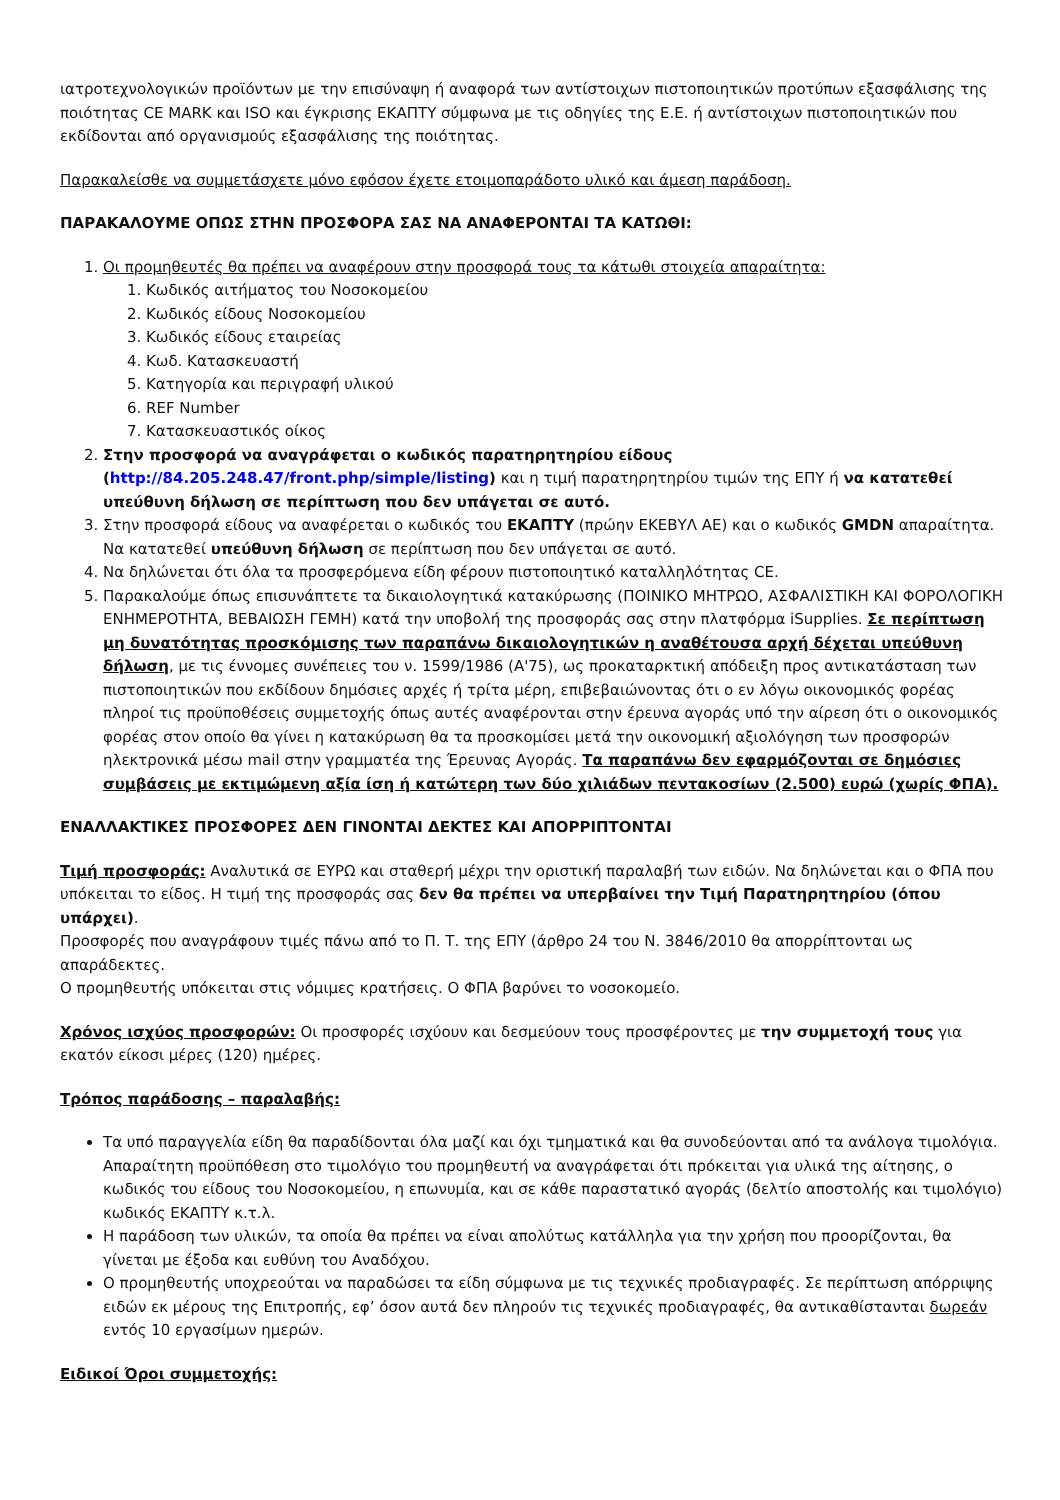ιατροτεχνολογικών προϊόντων με την επισύναψη ή αναφορά των αντίστοιχων πιστοποιητικών προτύπων εξασφάλισης της ποιότητας CE MARK και ISO και έγκρισης ΕΚΑΠΤΥ σύμφωνα με τις οδηγίες της Ε.Ε. ή αντίστοιχων πιστοποιητικών που εκδίδονται από οργανισμούς εξασφάλισης της ποιότητας.
Παρακαλείσθε να συμμετάσχετε μόνο εφόσον έχετε ετοιμοπαράδοτο υλικό και άμεση παράδοση.
ΠΑΡΑΚΑΛΟΥΜΕ ΟΠΩΣ ΣΤΗΝ ΠΡΟΣΦΟΡΑ ΣΑΣ ΝΑ ΑΝΑΦΕΡΟΝΤΑΙ ΤΑ ΚΑΤΩΘΙ:
1. Οι προμηθευτές θα πρέπει να αναφέρουν στην προσφορά τους τα κάτωθι στοιχεία απαραίτητα:
1. Κωδικός αιτήματος του Νοσοκομείου
2. Κωδικός είδους Νοσοκομείου
3. Κωδικός είδους εταιρείας
4. Κωδ. Κατασκευαστή
5. Κατηγορία και περιγραφή υλικού
6. REF Number
7. Κατασκευαστικός οίκος
2. Στην προσφορά να αναγράφεται ο κωδικός παρατηρητηρίου είδους (http://84.205.248.47/front.php/simple/listing) και η τιμή παρατηρητηρίου τιμών της ΕΠΥ ή να κατατεθεί υπεύθυνη δήλωση σε περίπτωση που δεν υπάγεται σε αυτό.
3. Στην προσφορά είδους να αναφέρεται ο κωδικός του ΕΚΑΠΤΥ (πρώην ΕΚΕΒΥΛ ΑΕ) και ο κωδικός GMDN απαραίτητα. Να κατατεθεί υπεύθυνη δήλωση σε περίπτωση που δεν υπάγεται σε αυτό.
4. Να δηλώνεται ότι όλα τα προσφερόμενα είδη φέρουν πιστοποιητικό καταλληλότητας CE.
5. Παρακαλούμε όπως επισυνάπτετε τα δικαιολογητικά κατακύρωσης (ΠΟΙΝΙΚΟ ΜΗΤΡΩΟ, ΑΣΦΑΛΙΣΤΙΚΗ ΚΑΙ ΦΟΡΟΛΟΓΙΚΗ ΕΝΗΜΕΡΟΤΗΤΑ, ΒΕΒΑΙΩΣΗ ΓΕΜΗ) κατά την υποβολή της προσφοράς σας στην πλατφόρμα iSupplies. Σε περίπτωση μη δυνατότητας προσκόμισης των παραπάνω δικαιολογητικών η αναθέτουσα αρχή δέχεται υπεύθυνη δήλωση, με τις έννομες συνέπειες του ν. 1599/1986 (Α'75), ως προκαταρκτική απόδειξη προς αντικατάσταση των πιστοποιητικών που εκδίδουν δημόσιες αρχές ή τρίτα μέρη, επιβεβαιώνοντας ότι ο εν λόγω οικονομικός φορέας πληροί τις προϋποθέσεις συμμετοχής όπως αυτές αναφέρονται στην έρευνα αγοράς υπό την αίρεση ότι ο οικονομικός φορέας στον οποίο θα γίνει η κατακύρωση θα τα προσκομίσει μετά την οικονομική αξιολόγηση των προσφορών ηλεκτρονικά μέσω mail στην γραμματέα της Έρευνας Αγοράς. Τα παραπάνω δεν εφαρμόζονται σε δημόσιες συμβάσεις με εκτιμώμενη αξία ίση ή κατώτερη των δύο χιλιάδων πεντακοσίων (2.500) ευρώ (χωρίς ΦΠΑ).
ΕΝΑΛΛΑΚΤΙΚΕΣ ΠΡΟΣΦΟΡΕΣ ΔΕΝ ΓΙΝΟΝΤΑΙ ΔΕΚΤΕΣ ΚΑΙ ΑΠΟΡΡΙΠΤΟΝΤΑΙ
Τιμή προσφοράς: Αναλυτικά σε ΕΥΡΩ και σταθερή μέχρι την οριστική παραλαβή των ειδών. Να δηλώνεται και ο ΦΠΑ που υπόκειται το είδος. Η τιμή της προσφοράς σας δεν θα πρέπει να υπερβαίνει την Τιμή Παρατηρητηρίου (όπου υπάρχει).
Προσφορές που αναγράφουν τιμές πάνω από το Π. Τ. της ΕΠΥ (άρθρο 24 του Ν. 3846/2010 θα απορρίπτονται ως απαράδεκτες.
Ο προμηθευτής υπόκειται στις νόμιμες κρατήσεις. Ο ΦΠΑ βαρύνει το νοσοκομείο.
Χρόνος ισχύος προσφορών: Οι προσφορές ισχύουν και δεσμεύουν τους προσφέροντες με την συμμετοχή τους για εκατόν είκοσι μέρες (120) ημέρες.
Τρόπος παράδοσης – παραλαβής:
Τα υπό παραγγελία είδη θα παραδίδονται όλα μαζί και όχι τμηματικά και θα συνοδεύονται από τα ανάλογα τιμολόγια. Απαραίτητη προϋπόθεση στο τιμολόγιο του προμηθευτή να αναγράφεται ότι πρόκειται για υλικά της αίτησης, ο κωδικός του είδους του Νοσοκομείου, η επωνυμία, και σε κάθε παραστατικό αγοράς (δελτίο αποστολής και τιμολόγιο) κωδικός ΕΚΑΠΤΥ κ.τ.λ.
Η παράδοση των υλικών, τα οποία θα πρέπει να είναι απολύτως κατάλληλα για την χρήση που προορίζονται, θα γίνεται με έξοδα και ευθύνη του Αναδόχου.
Ο προμηθευτής υποχρεούται να παραδώσει τα είδη σύμφωνα με τις τεχνικές προδιαγραφές. Σε περίπτωση απόρριψης ειδών εκ μέρους της Επιτροπής, εφ’ όσον αυτά δεν πληρούν τις τεχνικές προδιαγραφές, θα αντικαθίστανται δωρεάν εντός 10 εργασίμων ημερών.
Ειδικοί Όροι συμμετοχής: